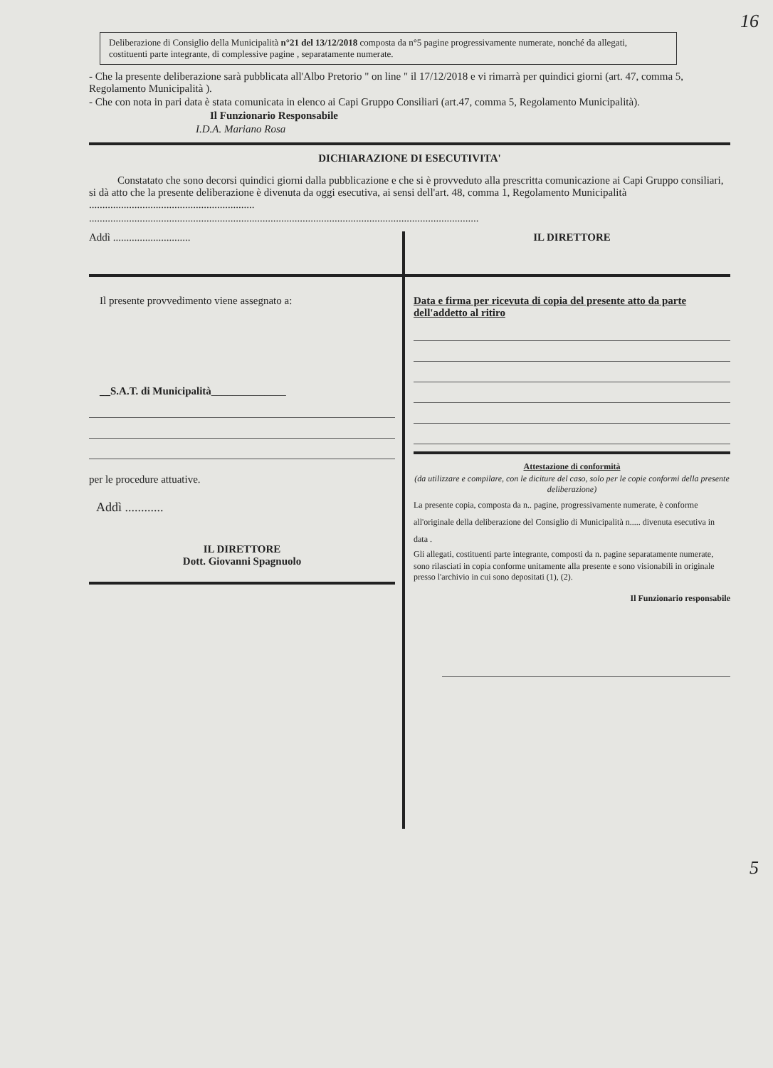16
Deliberazione di Consiglio della Municipalità n°21 del 13/12/2018 composta da n°5 pagine progressivamente numerate, nonché da allegati, costituenti parte integrante, di complessive pagine , separatamente numerate.
- Che la presente deliberazione sarà pubblicata all'Albo Pretorio " on line " il 17/12/2018 e vi rimarrà per quindici giorni (art. 47, comma 5, Regolamento Municipalità ).
- Che con nota in pari data è stata comunicata in elenco ai Capi Gruppo Consiliari (art.47, comma 5, Regolamento Municipalità).
Il Funzionario Responsabile
I.D.A. Mariano Rosa
DICHIARAZIONE DI ESECUTIVITA'
Constatato che sono decorsi quindici giorni dalla pubblicazione e che si è provveduto alla prescritta comunicazione ai Capi Gruppo consiliari, si dà atto che la presente deliberazione è divenuta da oggi esecutiva, ai sensi dell'art. 48, comma 1, Regolamento Municipalità ..............................................................
..................................................................................................................................................
Addì .............................
IL DIRETTORE
Il presente provvedimento viene assegnato a:
__S.A.T. di Municipalità______________
per le procedure attuative.
Addì ............
IL DIRETTORE
Dott. Giovanni Spagnuolo
Data e firma per ricevuta di copia del presente atto da parte dell'addetto al ritiro
Attestazione di conformità
(da utilizzare e compilare, con le diciture del caso, solo per le copie conformi della presente deliberazione)
La presente copia, composta da n.. pagine, progressivamente numerate, è conforme all'originale della deliberazione del Consiglio di Municipalità n..... divenuta esecutiva in data .
Gli allegati, costituenti parte integrante, composti da n. pagine separatamente numerate,
sono rilasciati in copia conforme unitamente alla presente e sono visionabili in originale presso l'archivio in cui sono depositati (1), (2).
Il Funzionario responsabile
5